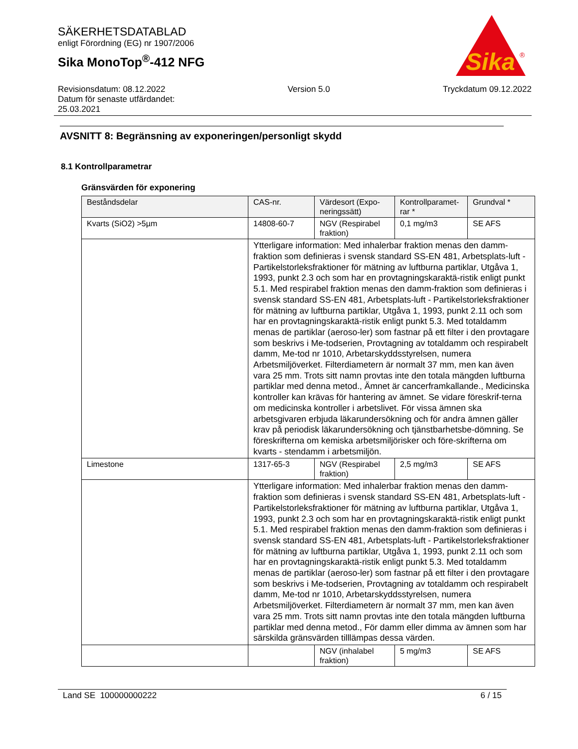SÄKERHETSDATABLAD
enligt Förordning (EG) nr 1907/2006
Sika MonoTop<sup>®</sup>-412 NFG
Sika
®
Revisionsdatum: 08.12.2022
Datum för senaste utfärdandet:
25.03.2021
Version 5.0 Tryckdatum 09.12.2022
AVSNITT 8: Begränsning av exponeringen/personligt skydd
8.1 Kontrollparametrar
Gränsvärden för exponering
| Beståndsdelar | CAS-nr. | Värdesort (Expo-neringssätt) | Kontrollparamet-rar * | Grundval * |
| --- | --- | --- | --- | --- |
| Kvarts (SiO2) >5µm | 14808-60-7 | NGV (Respirabel fraktion) | 0,1 mg/m3 | SE AFS |
| | Ytterligare information: Med inhalerbar fraktion menas den damm-fraktion som definieras i svensk standard SS-EN 481, Arbetsplats-luft - Partikelstorleksfraktioner för mätning av luftburna partiklar, Utgåva 1, 1993, punkt 2.3 och som har en provtagningskaraktä-ristik enligt punkt 5.1. Med respirabel fraktion menas den damm-fraktion som definieras i svensk standard SS-EN 481, Arbetsplats-luft - Partikelstorleksfraktioner för mätning av luftburna partiklar, Utgåva 1, 1993, punkt 2.11 och som har en provtagningskaraktä-ristik enligt punkt 5.3. Med totaldamm menas de partiklar (aeroso-ler) som fastnar på ett filter i den provtagare som beskrivs i Me-todserien, Provtagning av totaldamm och respirabelt damm, Me-tod nr 1010, Arbetarskyddsstyrelsen, numera Arbetsmiljöverket. Filterdiametern är normalt 37 mm, men kan även vara 25 mm. Trots sitt namn provtas inte den totala mängden luftburna partiklar med denna metod., Ämnet är cancerframkallande., Medicinska kontroller kan krävas för hantering av ämnet. Se vidare föreskrif-terna om medicinska kontroller i arbetslivet. För vissa ämnen ska arbetsgivaren erbjuda läkarundersökning och för andra ämnen gäller krav på periodisk läkarundersökning och tjänstbarhetsbe-dömning. Se föreskrifterna om kemiska arbetsmiljörisker och före-skrifterna om kvarts - stendamm i arbetsmiljön. | | | |
| Limestone | 1317-65-3 | NGV (Respirabel fraktion) | 2,5 mg/m3 | SE AFS |
| | Ytterligare information: Med inhalerbar fraktion menas den damm-fraktion som definieras i svensk standard SS-EN 481, Arbetsplats-luft - Partikelstorleksfraktioner för mätning av luftburna partiklar, Utgåva 1, 1993, punkt 2.3 och som har en provtagningskaraktä-ristik enligt punkt 5.1. Med respirabel fraktion menas den damm-fraktion som definieras i svensk standard SS-EN 481, Arbetsplats-luft - Partikelstorleksfraktioner för mätning av luftburna partiklar, Utgåva 1, 1993, punkt 2.11 och som har en provtagningskaraktä-ristik enligt punkt 5.3. Med totaldamm menas de partiklar (aeroso-ler) som fastnar på ett filter i den provtagare som beskrivs i Me-todserien, Provtagning av totaldamm och respirabelt damm, Me-tod nr 1010, Arbetarskyddsstyrelsen, numera Arbetsmiljöverket. Filterdiametern är normalt 37 mm, men kan även vara 25 mm. Trots sitt namn provtas inte den totala mängden luftburna partiklar med denna metod., För damm eller dimma av ämnen som har särskilda gränsvärden tilllämpas dessa värden. | | | |
| | | NGV (inhalabel fraktion) | 5 mg/m3 | SE AFS |
Land SE 100000000222 6 / 15